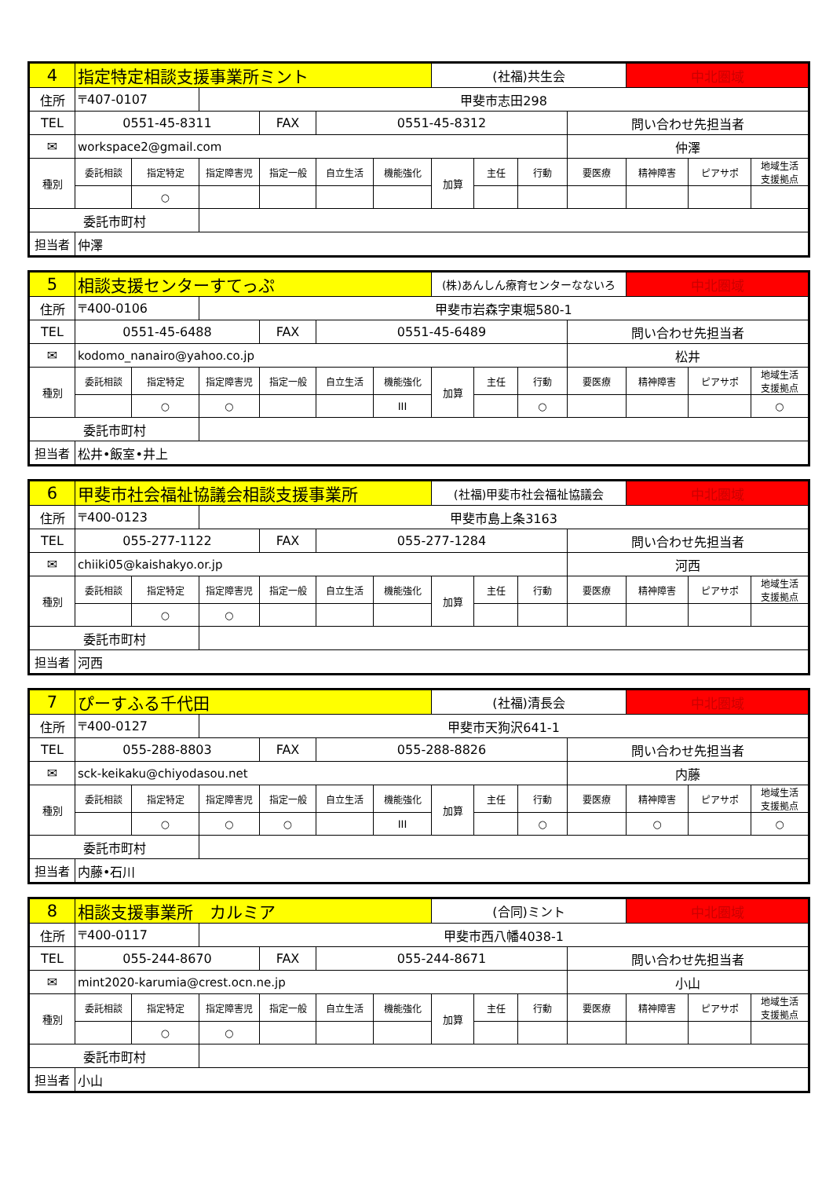| 4 | 指定特定相談支援事業所ミント | | | | | | (社福)共生会 | | | | 中北圏域 | | |
| 住所 | 〒407-0107 | | 甲斐市志田298 | | | | | | | | | | |
| TEL | 0551-45-8311 | | | FAX | 0551-45-8312 | | | | | 問い合わせ先担当者 | | | |
| ✉ | workspace2@gmail.com | | | | | | | | | 仲澤 | | | |
| 種別 | 委託相談 | 指定特定 | 指定障害児 | 指定一般 | 自立生活 | 機能強化 | 加算 | 主任 | 行動 | 要医療 | 精神障害 | ピアサポ | 地域生活 支援拠点 |
| | | ○ | | | | | | | | | | | |
| 委託市町村 | | | | | | | | | | | | | |
| 担当者 | 仲澤 | | | | | | | | | | | | |
| 5 | 相談支援センターすてっぷ | | | | | | (株)あんしん療育センターなないろ | | | | 中北圏域 | | |
| 住所 | 〒400-0106 | | 甲斐市岩森字東堀580-1 | | | | | | | | | | |
| TEL | 0551-45-6488 | | | FAX | 0551-45-6489 | | | | | 問い合わせ先担当者 | | | |
| ✉ | kodomo_nanairo@yahoo.co.jp | | | | | | | | | 松井 | | | |
| 種別 | 委託相談 | 指定特定 | 指定障害児 | 指定一般 | 自立生活 | 機能強化 | 加算 | 主任 | 行動 | 要医療 | 精神障害 | ピアサポ | 地域生活 支援拠点 |
| | | ○ | ○ | | | III | | | ○ | | | | ○ |
| 委託市町村 | | | | | | | | | | | | | |
| 担当者 | 松井•飯室•井上 | | | | | | | | | | | | |
| 6 | 甲斐市社会福祉協議会相談支援事業所 | | | | | | (社福)甲斐市社会福祉協議会 | | | | 中北圏域 | | |
| 住所 | 〒400-0123 | | 甲斐市島上条3163 | | | | | | | | | | |
| TEL | 055-277-1122 | | | FAX | 055-277-1284 | | | | | 問い合わせ先担当者 | | | |
| ✉ | chiiki05@kaishakyo.or.jp | | | | | | | | | 河西 | | | |
| 種別 | 委託相談 | 指定特定 | 指定障害児 | 指定一般 | 自立生活 | 機能強化 | 加算 | 主任 | 行動 | 要医療 | 精神障害 | ピアサポ | 地域生活 支援拠点 |
| | | ○ | ○ | | | | | | | | | | |
| 委託市町村 | | | | | | | | | | | | | |
| 担当者 | 河西 | | | | | | | | | | | | |
| 7 | ぴーすふる千代田 | | | | | | (社福)清長会 | | | | 中北圏域 | | |
| 住所 | 〒400-0127 | | 甲斐市天狗沢641-1 | | | | | | | | | | |
| TEL | 055-288-8803 | | | FAX | 055-288-8826 | | | | | 問い合わせ先担当者 | | | |
| ✉ | sck-keikaku@chiyodasou.net | | | | | | | | | 内藤 | | | |
| 種別 | 委託相談 | 指定特定 | 指定障害児 | 指定一般 | 自立生活 | 機能強化 | 加算 | 主任 | 行動 | 要医療 | 精神障害 | ピアサポ | 地域生活 支援拠点 |
| | | ○ | ○ | ○ | | III | | | ○ | | ○ | | ○ |
| 委託市町村 | | | | | | | | | | | | | |
| 担当者 | 内藤•石川 | | | | | | | | | | | | |
| 8 | 相談支援事業所 カルミア | | | | | | (合同)ミント | | | | 中北圏域 | | |
| 住所 | 〒400-0117 | | 甲斐市西八幡4038-1 | | | | | | | | | | |
| TEL | 055-244-8670 | | | FAX | 055-244-8671 | | | | | 問い合わせ先担当者 | | | |
| ✉ | mint2020-karumia@crest.ocn.ne.jp | | | | | | | | | 小山 | | | |
| 種別 | 委託相談 | 指定特定 | 指定障害児 | 指定一般 | 自立生活 | 機能強化 | 加算 | 主任 | 行動 | 要医療 | 精神障害 | ピアサポ | 地域生活 支援拠点 |
| | | ○ | ○ | | | | | | | | | | |
| 委託市町村 | | | | | | | | | | | | | |
| 担当者 | 小山 | | | | | | | | | | | | |